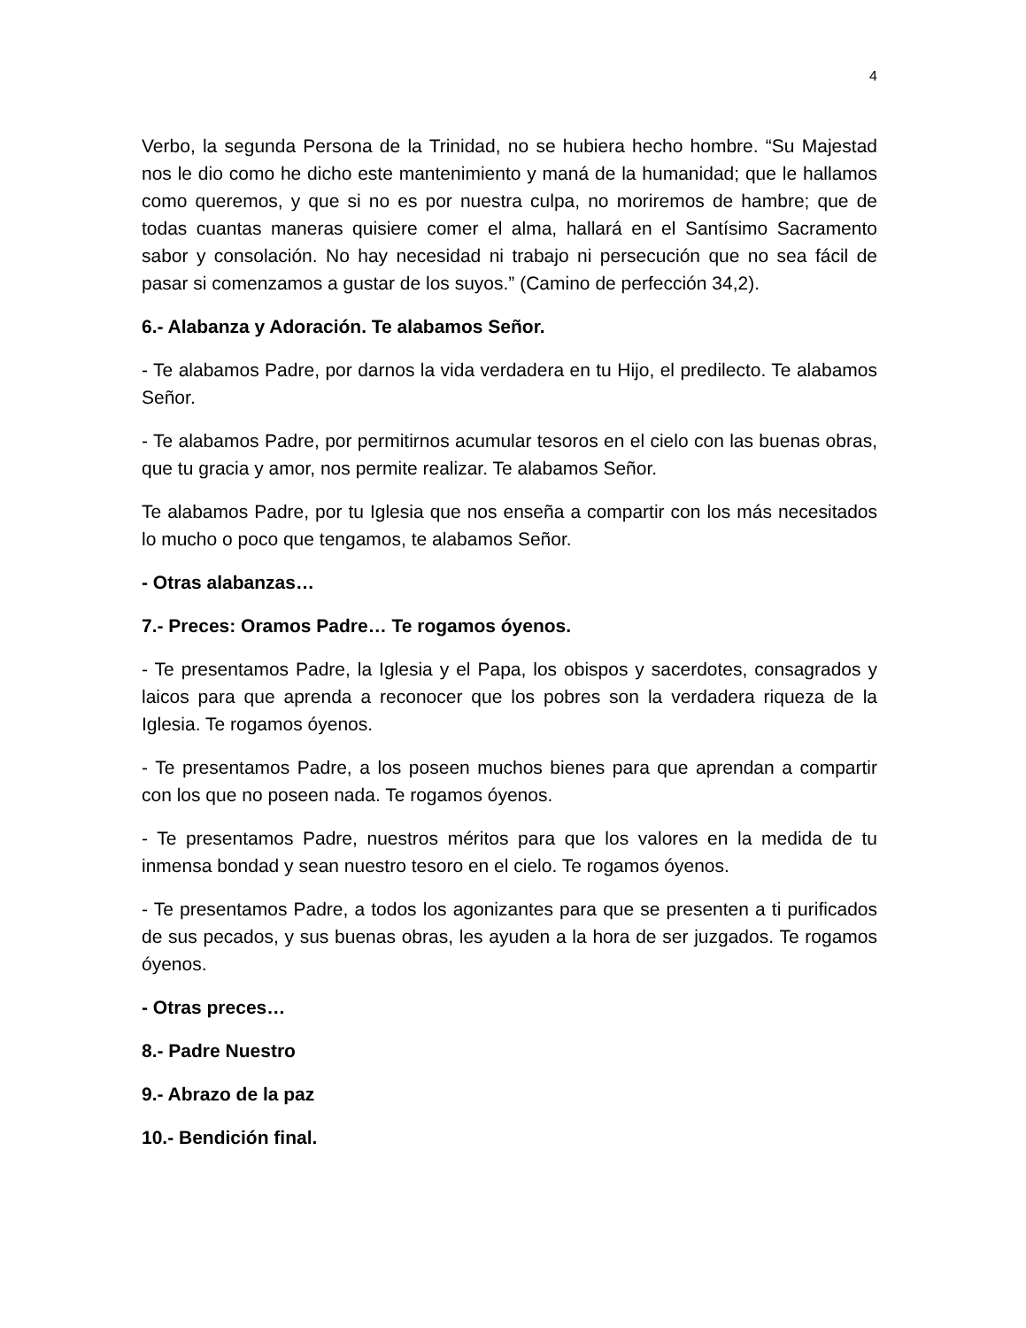4
Verbo, la segunda Persona de la Trinidad, no se hubiera hecho hombre. “Su Majestad nos le dio como he dicho este mantenimiento y maná de la humanidad; que le hallamos como queremos, y que si no es por nuestra culpa, no moriremos de hambre; que de todas cuantas maneras quisiere comer el alma, hallará en el Santísimo Sacramento sabor y consolación. No hay necesidad ni trabajo ni persecución que no sea fácil de pasar si comenzamos a gustar de los suyos.” (Camino de perfección 34,2).
6.- Alabanza y Adoración. Te alabamos Señor.
- Te alabamos Padre, por darnos la vida verdadera en tu Hijo, el predilecto. Te alabamos Señor.
- Te alabamos Padre, por permitirnos acumular tesoros en el cielo con las buenas obras, que tu gracia y amor, nos permite realizar. Te alabamos Señor.
Te alabamos Padre, por tu Iglesia que nos enseña a compartir con los más necesitados lo mucho o poco que tengamos, te alabamos Señor.
- Otras alabanzas…
7.- Preces: Oramos Padre… Te rogamos óyenos.
- Te presentamos Padre, la Iglesia y el Papa, los obispos y sacerdotes, consagrados y laicos para que aprenda a reconocer que los pobres son la verdadera riqueza de la Iglesia. Te rogamos óyenos.
- Te presentamos Padre, a los poseen muchos bienes para que aprendan a compartir con los que no poseen nada. Te rogamos óyenos.
- Te presentamos Padre, nuestros méritos para que los valores en la medida de tu inmensa bondad y sean nuestro tesoro en el cielo. Te rogamos óyenos.
- Te presentamos Padre, a todos los agonizantes para que se presenten a ti purificados de sus pecados, y sus buenas obras, les ayuden a la hora de ser juzgados. Te rogamos óyenos.
- Otras preces…
8.- Padre Nuestro
9.- Abrazo de la paz
10.- Bendición final.